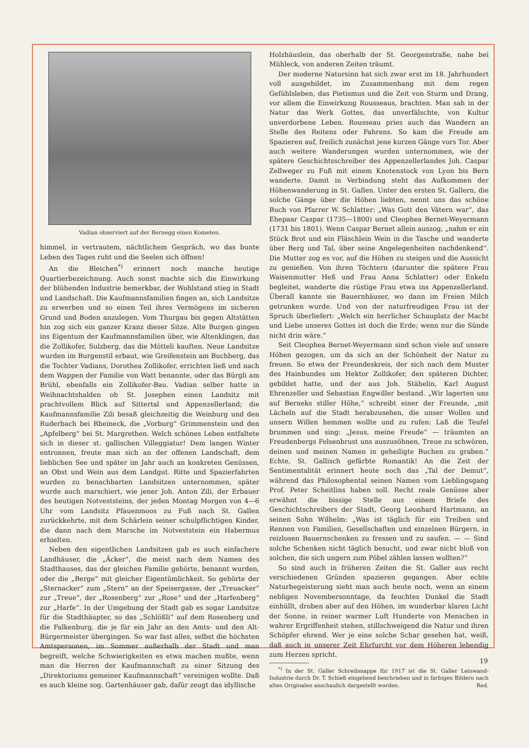Vadian observiert auf der Bernegg einen Kometen.
himmel, in vertrautem, nächtlichem Gespräch, wo das bunte Leben des Tages ruht und die Seelen sich öffnen!
An die Bleichen<sup>*)</sup> erinnert noch manche heutige Quartierbezeichnung. Auch sonst machte sich die Einwirkung der blühenden Industrie bemerkbar, der Wohlstand stieg in Stadt und Landschaft. Die Kaufmannsfamilien fingen an, sich Landsitze zu erwerben und so einen Teil ihres Vermögens im sicheren Grund und Boden anzulegen. Vom Thurgau bis gegen Altstätten hin zog sich ein ganzer Kranz dieser Sitze. Alte Burgen gingen ins Eigentum der Kaufmannsfamilien über, wie Altenklingen, das die Zollikofer, Sulzberg, das die Mötteli kauften. Neue Landsitze wurden im Burgenstil erbaut, wie Greifenstein am Buchberg, das die Tochter Vadians, Dorothea Zollikofer, errichten ließ und nach dem Wappen der Familie von Watt benannte, oder das Bürgli am Brühl, ebenfalls ein Zollikofer-Bau. Vadian selber hatte in Weihnachtshalden ob St. Josephen einen Landsitz mit prachtvollem Blick auf Sittertal und Appenzellerland; die Kaufmannsfamilie Zili besaß gleichzeitig die Weinburg und den Ruderbach bei Rheineck, die „Vorburg“ Grimmenstein und den „Apfelberg“ bei St. Margrethen. Welch schönes Leben entfaltete sich in dieser st. gallischen Villeggiatur! Dem langen Winter entronnen, freute man sich an der offenen Landschaft, dem lieblichen See und später im Jahr auch an konkreten Genüssen, an Obst und Wein aus dem Landgut. Ritte und Spazierfahrten wurden zu benachbarten Landsitzen unternommen, später wurde auch marschiert, wie jener Joh. Anton Zili, der Erbauer des heutigen Notveststeins, der jeden Montag Morgen von 4—6 Uhr vom Landsitz Pfauenmoos zu Fuß nach St. Gallen zurückkehrte, mit dem Schärlein seiner schulpflichtigen Kinder, die dann nach dem Marsche im Notveststein ein Habermus erhielten.
Neben den eigentlichen Landsitzen gab es auch einfachere Landhäuser, die „Äcker“, die meist nach dem Namen des Stadthauses, das der gleichen Familie gehörte, benannt wurden, oder die „Berge“ mit gleicher Eigentümlichkeit. So gehörte der „Sternacker“ zum „Stern“ an der Speisergasse, der „Treuacker“ zur „Treue“, der „Rosenberg“ zur „Rose“ und der „Harfenberg“ zur „Harfe“. In der Umgebung der Stadt gab es sogar Landsitze für die Stadthäupter, so das „Schlößli“ auf dem Rosenberg und die Falkenburg, die je für ein Jahr an den Amts- und den Alt-Bürgermeister übergingen. So war fast alles, selbst die höchsten Amtspersonen, im Sommer außerhalb der Stadt und man begreift, welche Schwierigkeiten es etwa machen mußte, wenn man die Herren der Kaufmannschaft zu einer Sitzung des „Direktoriums gemeiner Kaufmannschaft“ vereinigen wollte. Daß es auch kleine sog. Gartenhäuser gab, dafür zeugt das idyllische
Holzhäuslein, das oberhalb der St. Georgenstraße, nahe bei Mühleck, von anderen Zeiten träumt.
Der moderne Natursinn hat sich zwar erst im 18. Jahrhundert voll ausgebildet, im Zusammenhang mit dem regen Gefühlsleben, das Pietismus und die Zeit von Sturm und Drang, vor allem die Einwirkung Rousseaus, brachten. Man sah in der Natur das Werk Gottes, das unverfälschte, von Kultur unverdorbene Leben. Rousseau pries auch das Wandern an Stelle des Reitens oder Fahrens. So kam die Freude am Spazieren auf, freilich zunächst jene kurzen Gänge vors Tor. Aber auch weitere Wanderungen wurden unternommen, wie der spätere Geschichtsschreiber des Appenzellerlandes Joh. Caspar Zellweger zu Fuß mit einem Knotenstock von Lyon bis Bern wanderte. Damit in Verbindung steht das Aufkommen der Höhenwanderung in St. Gallen. Unter den ersten St. Gallern, die solche Gänge über die Höhen liebten, nennt uns das schöne Buch von Pfarrer W. Schlatter: „Was Gott den Vätern war“, das Ehepaar Caspar (1735—1800) und Cleophea Bernet-Weyermann (1731 bis 1801). Wenn Caspar Bernet allein auszog, „nahm er ein Stück Brot und ein Fläschlein Wein in die Tasche und wanderte über Berg und Tal, über seine Angelegenheiten nachdenkend“. Die Mutter zog es vor, auf die Höhen zu steigen und die Aussicht zu genießen. Von ihren Töchtern (darunter die spätere Frau Waisenmutter Heß und Frau Anna Schlatter) oder Enkeln begleitet, wanderte die rüstige Frau etwa ins Appenzellerland. Überall kannte sie Bauernhäuser, wo dann im Freien Milch getrunken wurde. Und von der naturfreudigen Frau ist der Spruch überliefert: „Welch ein herrlicher Schauplatz der Macht und Liebe unseres Gottes ist doch die Erde; wenn nur die Sünde nicht drin wäre.“
Seit Cleophea Bernet-Weyermann sind schon viele auf unsere Höhen gezogen, um da sich an der Schönheit der Natur zu freuen. So etwa der Freundeskreis, der sich nach dem Muster des Hainbundes um Hektor Zollikofer, den späteren Dichter, gebildet hatte, und der aus Joh. Stähelin, Karl August Ehrenzeller und Sebastian Engwiller bestand. „Wir lagerten uns auf Berneks stiller Höhe,“ schreibt einer der Freunde, „mit Lächeln auf die Stadt herabzusehen, die unser Wollen und unsern Willen hemmen wollte und zu rufen: Laß die Teufel brummen und sing: „Jesus, meine Freude“ — träumten an Freudenbergs Felsenbrust uns auszusöhnen, Treue zu schwören, deinen und meinen Namen in geheiligte Buchen zu graben.“ Echte, St. Gallisch gefärbte Romantik! An die Zeit der Sentimentalität erinnert heute noch das „Tal der Demut“, während das Philosophental seinen Namen vom Lieblingsgang Prof. Peter Scheitlins haben soll. Recht reale Genüsse aber erwähnt die bissige Stelle aus einem Briefe des Geschichtschreibers der Stadt, Georg Leonhard Hartmann, an seinen Sohn Wilhelm: „Was ist täglich für ein Treiben und Rennen von Familien, Gesellschaften und einzelnen Bürgern, in reizlosen Bauernschenken zu fressen und zu saufen. — — Sind solche Schenken nicht täglich besucht, und zwar nicht bloß von solchen, die sich ungern zum Pöbel zählen lassen wollten?“
So sind auch in früheren Zeiten die St. Galler aus recht verschiedenen Gründen spazieren gegangen. Aber echte Naturbegeisterung sieht man auch heute noch, wenn an einem nebligen Novembersonntage, da feuchtes Dunkel die Stadt einhüllt, droben aber auf den Höhen, im wunderbar klaren Licht der Sonne, in reiner warmer Luft Hunderte von Menschen in wahrer Ergriffenheit stehen, stillschweigend die Natur und ihren Schöpfer ehrend. Wer je eine solche Schar gesehen hat, weiß, daß auch in unserer Zeit Ehrfurcht vor dem Höheren lebendig zum Herzen spricht.
<sup>*)</sup> In der St. Galler Schreibmappe für 1917 ist die St. Galler Leinwand-Industrie durch Dr. T. Schieß eingehend beschrieben und in farbigen Bildern nach alten Originalen anschaulich dargestellt worden. Red.
19